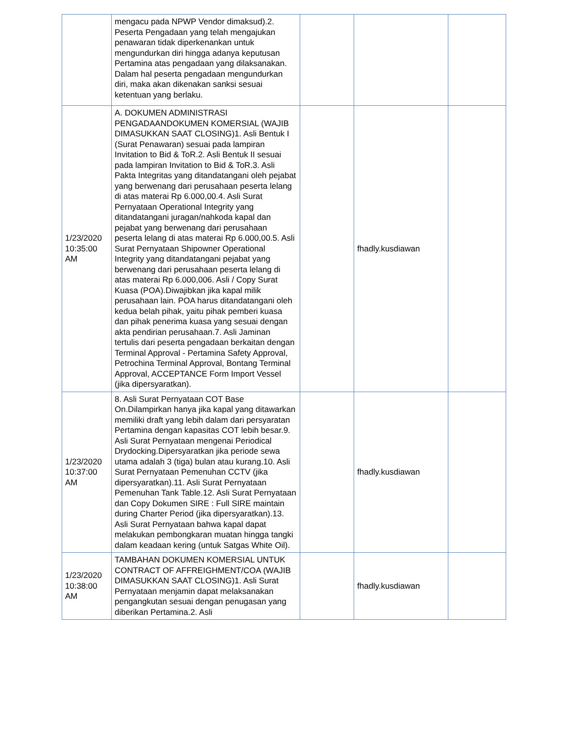| | mengacu pada NPWP Vendor dimaksud).2. Peserta Pengadaan yang telah mengajukan penawaran tidak diperkenankan untuk mengundurkan diri hingga adanya keputusan Pertamina atas pengadaan yang dilaksanakan. Dalam hal peserta pengadaan mengundurkan diri, maka akan dikenakan sanksi sesuai ketentuan yang berlaku. | | | |
| 1/23/2020 10:35:00 AM | A. DOKUMEN ADMINISTRASI PENGADAANDOKUMEN KOMERSIAL (WAJIB DIMASUKKAN SAAT CLOSING)1. Asli Bentuk I (Surat Penawaran) sesuai pada lampiran Invitation to Bid & ToR.2. Asli Bentuk II sesuai pada lampiran Invitation to Bid & ToR.3. Asli Pakta Integritas yang ditandatangani oleh pejabat yang berwenang dari perusahaan peserta lelang di atas materai Rp 6.000,00.4. Asli Surat Pernyataan Operational Integrity yang ditandatangani juragan/nahkoda kapal dan pejabat yang berwenang dari perusahaan peserta lelang di atas materai Rp 6.000,00.5. Asli Surat Pernyataan Shipowner Operational Integrity yang ditandatangani pejabat yang berwenang dari perusahaan peserta lelang di atas materai Rp 6.000,006. Asli / Copy Surat Kuasa (POA).Diwajibkan jika kapal milik perusahaan lain. POA harus ditandatangani oleh kedua belah pihak, yaitu pihak pemberi kuasa dan pihak penerima kuasa yang sesuai dengan akta pendirian perusahaan.7. Asli Jaminan tertulis dari peserta pengadaan berkaitan dengan Terminal Approval - Pertamina Safety Approval, Petrochina Terminal Approval, Bontang Terminal Approval, ACCEPTANCE Form Import Vessel (jika dipersyaratkan). | | fhadly.kusdiawan | |
| 1/23/2020 10:37:00 AM | 8. Asli Surat Pernyataan COT Base On.Dilampirkan hanya jika kapal yang ditawarkan memiliki draft yang lebih dalam dari persyaratan Pertamina dengan kapasitas COT lebih besar.9. Asli Surat Pernyataan mengenai Periodical Drydocking.Dipersyaratkan jika periode sewa utama adalah 3 (tiga) bulan atau kurang.10. Asli Surat Pernyataan Pemenuhan CCTV (jika dipersyaratkan).11. Asli Surat Pernyataan Pemenuhan Tank Table.12. Asli Surat Pernyataan dan Copy Dokumen SIRE : Full SIRE maintain during Charter Period (jika dipersyaratkan).13. Asli Surat Pernyataan bahwa kapal dapat melakukan pembongkaran muatan hingga tangki dalam keadaan kering (untuk Satgas White Oil). | | fhadly.kusdiawan | |
| 1/23/2020 10:38:00 AM | TAMBAHAN DOKUMEN KOMERSIAL UNTUK CONTRACT OF AFFREIGHMENT/COA (WAJIB DIMASUKKAN SAAT CLOSING)1. Asli Surat Pernyataan menjamin dapat melaksanakan pengangkutan sesuai dengan penugasan yang diberikan Pertamina.2. Asli | | fhadly.kusdiawan | |